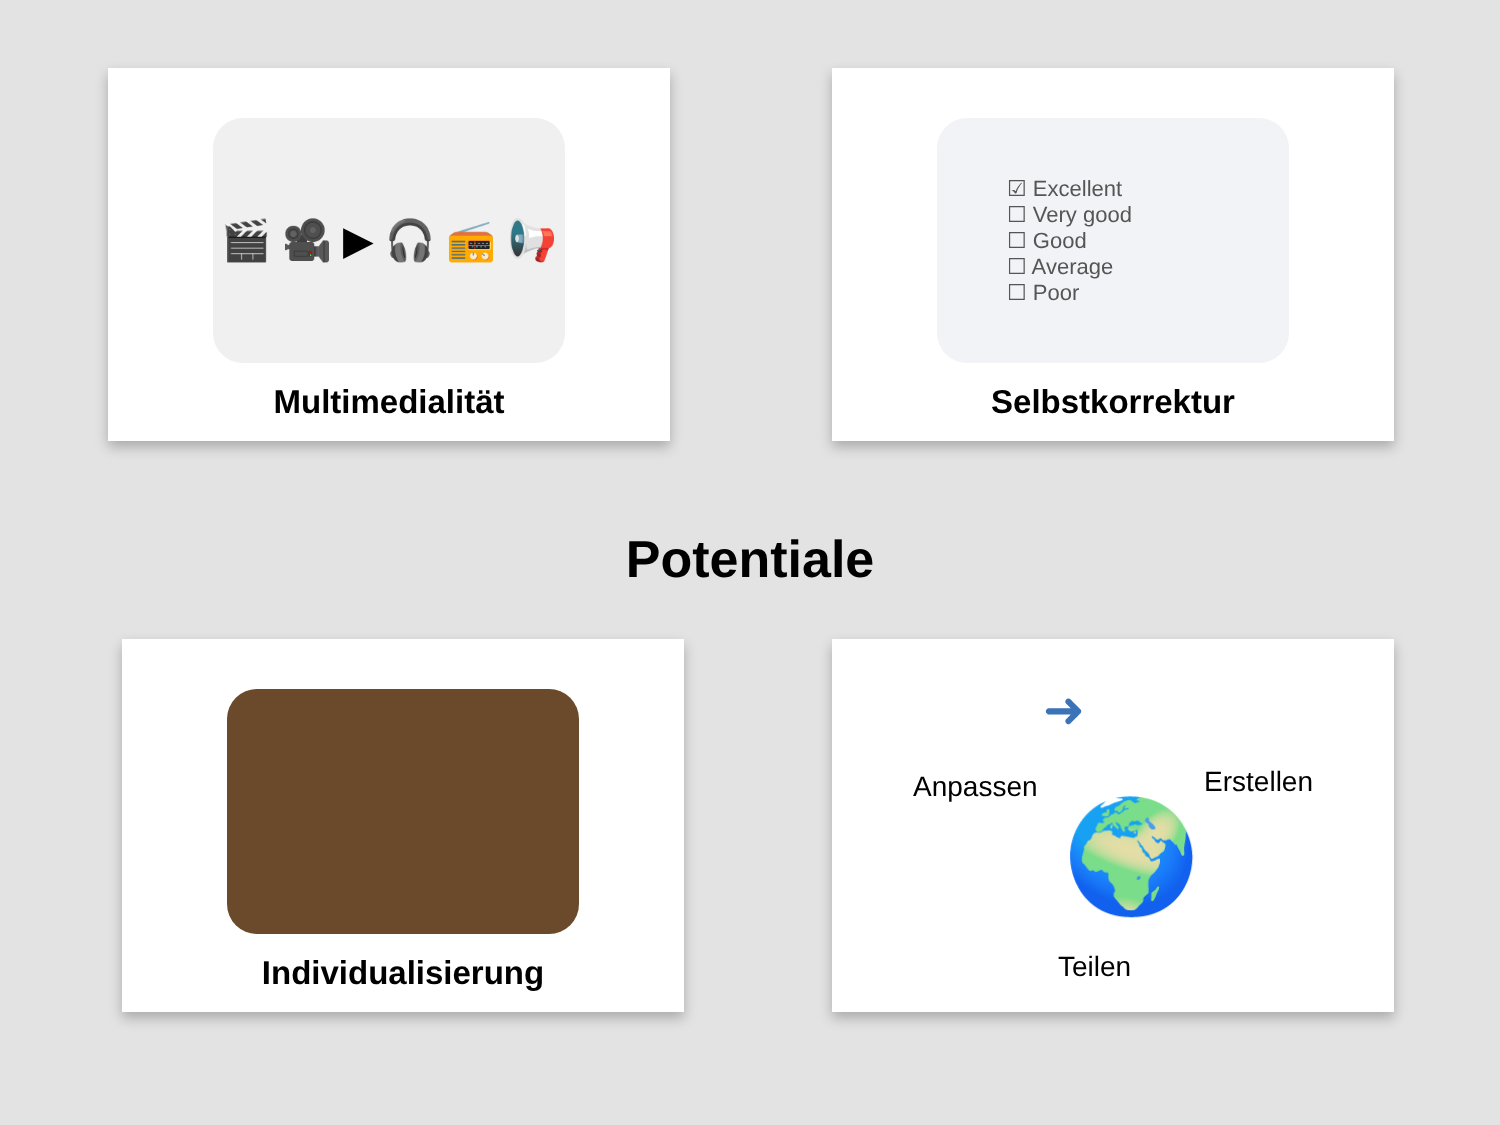🎬 🎥 ▶ 🎧 📻 📢
Multimedialität
☑ Excellent
☐ Very good
☐ Good
☐ Average
☐ Poor
Selbstkorrektur
Potentiale
Individualisierung
➜
Anpassen Erstellen
🌍
Teilen